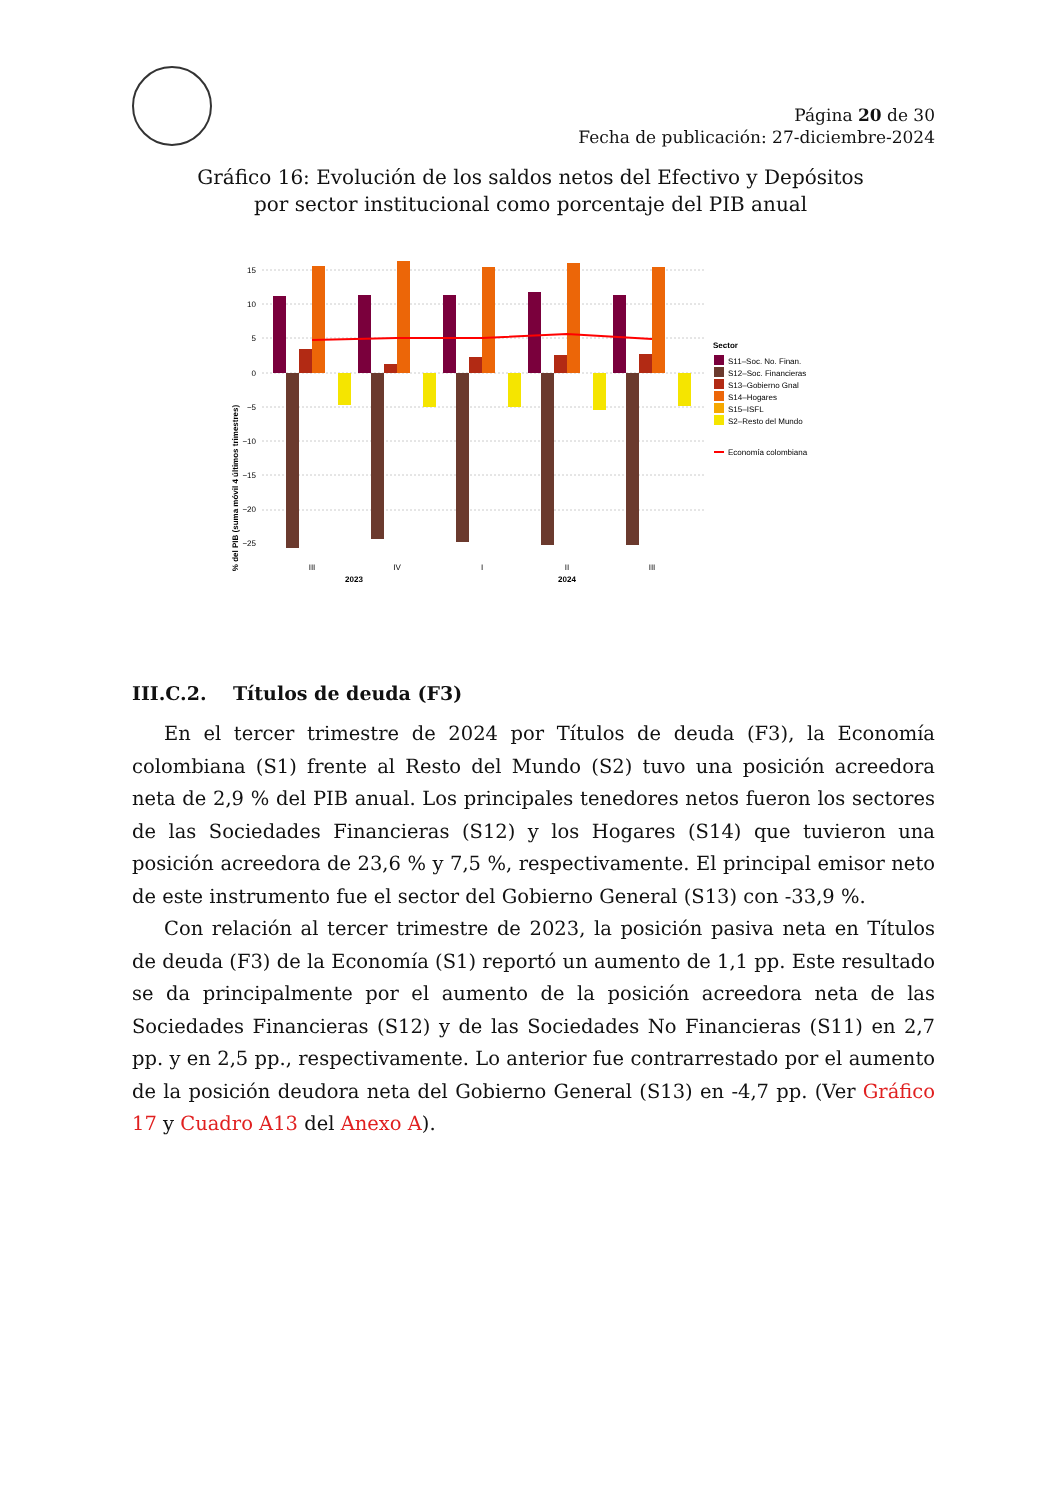Página 20 de 30
Fecha de publicación: 27-diciembre-2024
Gráfico 16: Evolución de los saldos netos del Efectivo y Depósitos
por sector institucional como porcentaje del PIB anual
% del PIB (suma móvil 4 últimos trimestres)
15
10
5
0
−5
−10
−15
−20
−25
III
IV
I
II
III
2023
2024
Sector
S11–Soc. No. Finan.
S12–Soc. Financieras
S13–Gobierno Gnal
S14–Hogares
S15–ISFL
S2–Resto del Mundo
Economía colombiana
III.C.2. Títulos de deuda (F3)
En el tercer trimestre de 2024 por Títulos de deuda (F3), la Economía colombiana (S1) frente al Resto del Mundo (S2) tuvo una posición acreedora neta de 2,9 % del PIB anual. Los principales tenedores netos fueron los sectores de las Sociedades Financieras (S12) y los Hogares (S14) que tuvieron una posición acreedora de 23,6 % y 7,5 %, respectivamente. El principal emisor neto de este instrumento fue el sector del Gobierno General (S13) con -33,9 %.
Con relación al tercer trimestre de 2023, la posición pasiva neta en Títulos de deuda (F3) de la Economía (S1) reportó un aumento de 1,1 pp. Este resultado se da principalmente por el aumento de la posición acreedora neta de las Sociedades Financieras (S12) y de las Sociedades No Financieras (S11) en 2,7 pp. y en 2,5 pp., respectivamente. Lo anterior fue contrarrestado por el aumento de la posición deudora neta del Gobierno General (S13) en -4,7 pp. (Ver Gráfico 17 y Cuadro A13 del Anexo A).